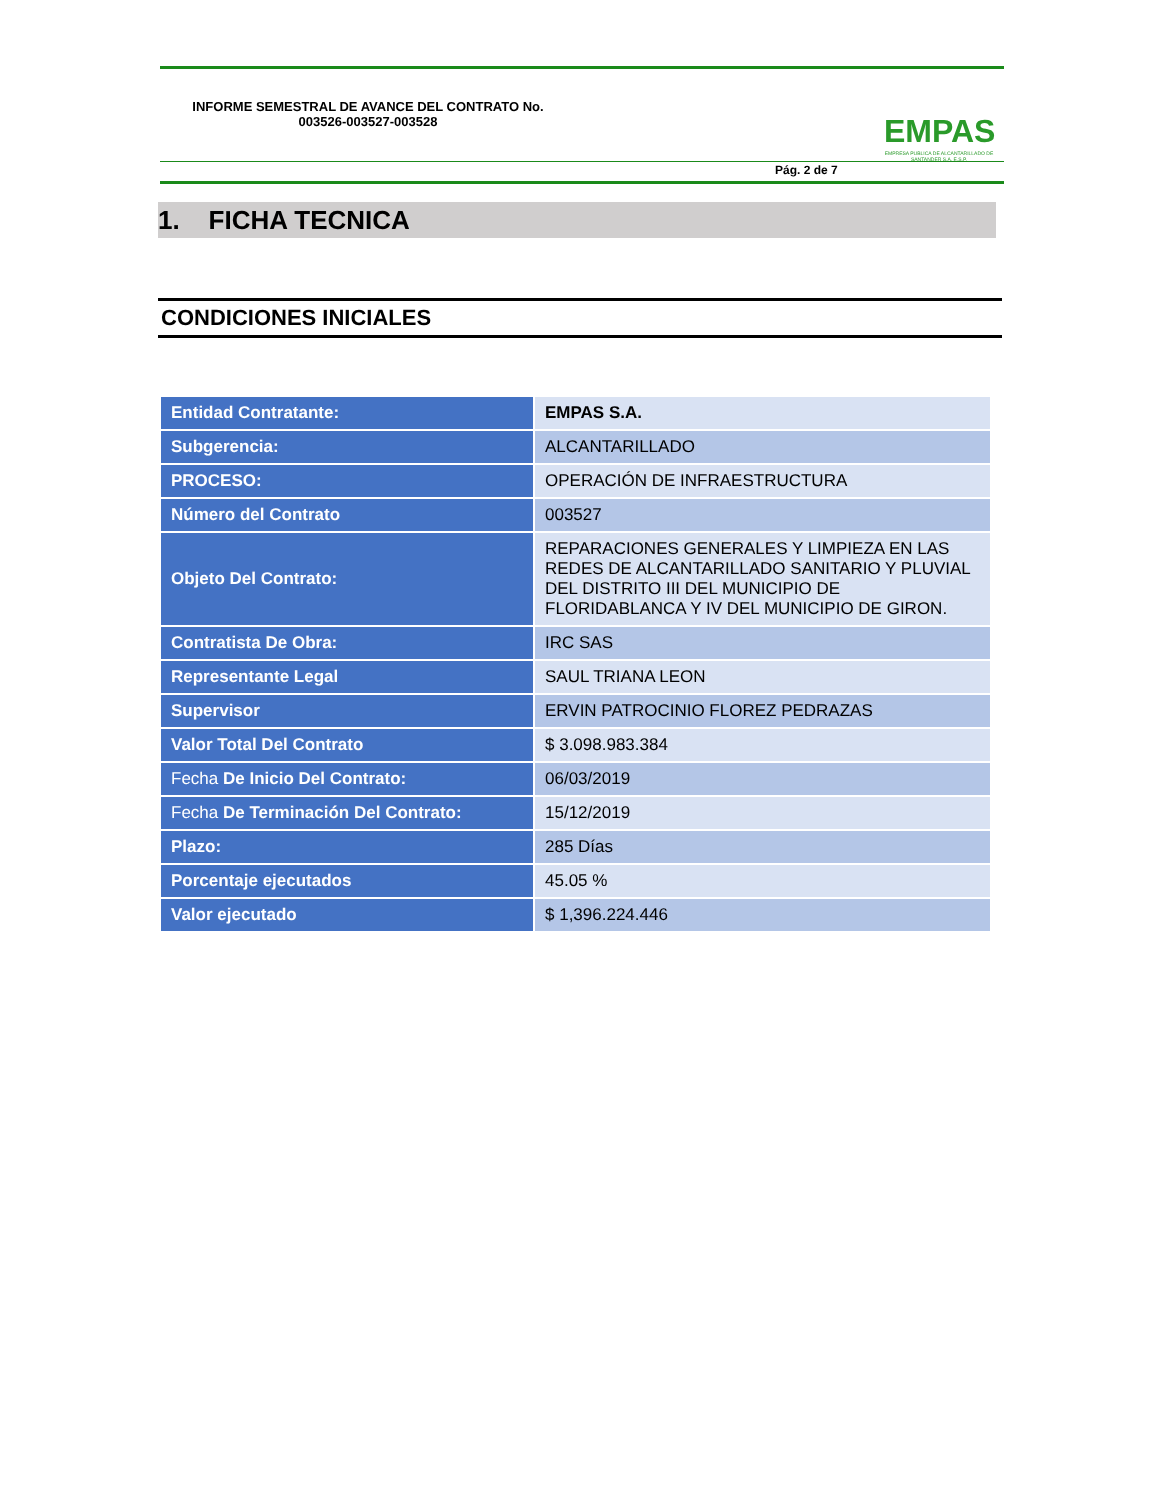INFORME SEMESTRAL DE AVANCE DEL CONTRATO No. 003526-003527-003528
EMPAS
EMPRESA PUBLICA DE ALCANTARILLADO DE SANTANDER S.A. E.S.P.
Pág. 2 de 7
1. FICHA TECNICA
CONDICIONES INICIALES
| Entidad Contratante: | EMPAS S.A. |
| Subgerencia: | ALCANTARILLADO |
| PROCESO: | OPERACIÓN DE INFRAESTRUCTURA |
| Número del Contrato | 003527 |
| Objeto Del Contrato: | REPARACIONES GENERALES Y LIMPIEZA EN LAS REDES DE ALCANTARILLADO SANITARIO Y PLUVIAL DEL DISTRITO III DEL MUNICIPIO DE FLORIDABLANCA Y IV DEL MUNICIPIO DE GIRON. |
| Contratista De Obra: | IRC SAS |
| Representante Legal | SAUL TRIANA LEON |
| Supervisor | ERVIN PATROCINIO FLOREZ PEDRAZAS |
| Valor Total Del Contrato | $ 3.098.983.384 |
| Fecha De Inicio Del Contrato: | 06/03/2019 |
| Fecha De Terminación Del Contrato: | 15/12/2019 |
| Plazo: | 285 Días |
| Porcentaje ejecutados | 45.05 % |
| Valor ejecutado | $ 1,396.224.446 |